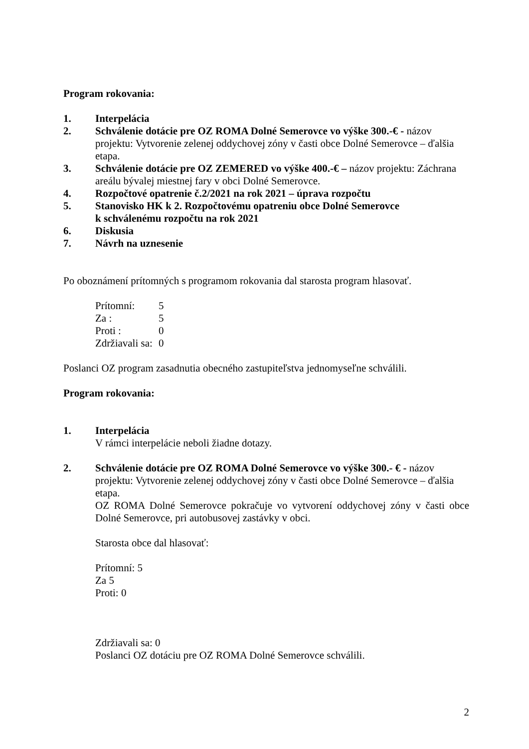Program rokovania:
1. Interpelácia
2. Schválenie dotácie pre OZ ROMA Dolné Semerovce vo výške 300.-€ - názov projektu: Vytvorenie zelenej oddychovej zóny v časti obce Dolné Semerovce – ďalšia etapa.
3. Schválenie dotácie pre OZ ZEMERED vo výške 400.-€ – názov projektu: Záchrana areálu bývalej miestnej fary v obci Dolné Semerovce.
4. Rozpočtové opatrenie č.2/2021 na rok 2021 – úprava rozpočtu
5. Stanovisko HK k 2. Rozpočtovému opatreniu obce Dolné Semerovce
k schválenému rozpočtu na rok 2021
6. Diskusia
7. Návrh na uznesenie
Po oboznámení prítomných s programom rokovania dal starosta program hlasovať.
| Prítomní: | 5 |
| Za : | 5 |
| Proti : | 0 |
| Zdržiavali sa: | 0 |
Poslanci OZ program zasadnutia obecného zastupiteľstva jednomyseľne schválili.
Program rokovania:
1. Interpelácia
V rámci interpelácie neboli žiadne dotazy.
2. Schválenie dotácie pre OZ ROMA Dolné Semerovce vo výške 300.- € - názov projektu: Vytvorenie zelenej oddychovej zóny v časti obce Dolné Semerovce – ďalšia etapa.
OZ ROMA Dolné Semerovce pokračuje vo vytvorení oddychovej zóny v časti obce Dolné Semerovce, pri autobusovej zastávky v obci.
Starosta obce dal hlasovať:
Prítomní: 5
Za 5
Proti: 0
Zdržiavali sa: 0
Poslanci OZ dotáciu pre OZ ROMA Dolné Semerovce schválili.
2